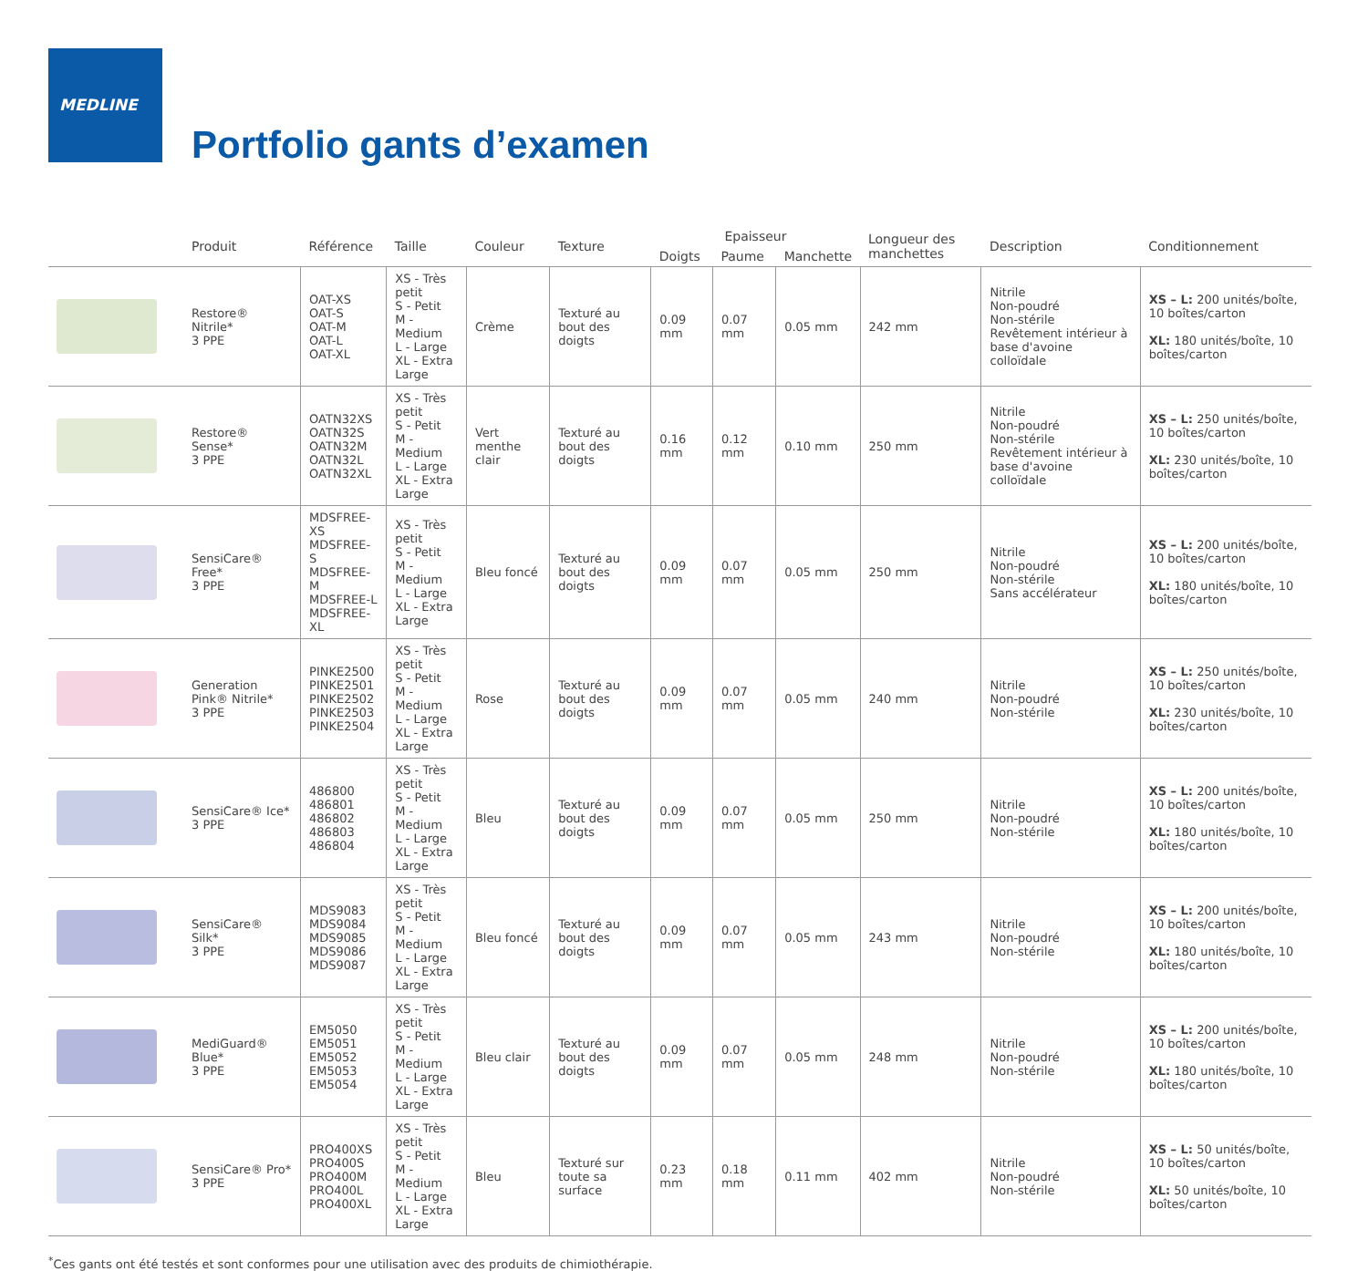MEDLINE
Portfolio gants d’examen
| | Produit | Référence | Taille | Couleur | Texture | Epaisseur | | | Longueur des manchettes | Description | Conditionnement |
| --- | --- | --- | --- | --- | --- | --- | --- | --- | --- | --- | --- |
| | | | | | | Doigts | Paume | Manchette | | | |
| | Restore® Nitrile* 3 PPE | OAT-XS OAT-S OAT-M OAT-L OAT-XL | XS - Très petit S - Petit M - Medium L - Large XL - Extra Large | Crème | Texturé au bout des doigts | 0.09 mm | 0.07 mm | 0.05 mm | 242 mm | Nitrile Non-poudré Non-stérile Revêtement intérieur à base d'avoine colloïdale | XS – L: 200 unités/boîte, 10 boîtes/carton XL: 180 unités/boîte, 10 boîtes/carton |
| | Restore® Sense* 3 PPE | OATN32XS OATN32S OATN32M OATN32L OATN32XL | XS - Très petit S - Petit M - Medium L - Large XL - Extra Large | Vert menthe clair | Texturé au bout des doigts | 0.16 mm | 0.12 mm | 0.10 mm | 250 mm | Nitrile Non-poudré Non-stérile Revêtement intérieur à base d'avoine colloïdale | XS – L: 250 unités/boîte, 10 boîtes/carton XL: 230 unités/boîte, 10 boîtes/carton |
| | SensiCare® Free* 3 PPE | MDSFREE-XS MDSFREE-S MDSFREE-M MDSFREE-L MDSFREE-XL | XS - Très petit S - Petit M - Medium L - Large XL - Extra Large | Bleu foncé | Texturé au bout des doigts | 0.09 mm | 0.07 mm | 0.05 mm | 250 mm | Nitrile Non-poudré Non-stérile Sans accélérateur | XS – L: 200 unités/boîte, 10 boîtes/carton XL: 180 unités/boîte, 10 boîtes/carton |
| | Generation Pink® Nitrile* 3 PPE | PINKE2500 PINKE2501 PINKE2502 PINKE2503 PINKE2504 | XS - Très petit S - Petit M - Medium L - Large XL - Extra Large | Rose | Texturé au bout des doigts | 0.09 mm | 0.07 mm | 0.05 mm | 240 mm | Nitrile Non-poudré Non-stérile | XS – L: 250 unités/boîte, 10 boîtes/carton XL: 230 unités/boîte, 10 boîtes/carton |
| | SensiCare® Ice* 3 PPE | 486800 486801 486802 486803 486804 | XS - Très petit S - Petit M - Medium L - Large XL - Extra Large | Bleu | Texturé au bout des doigts | 0.09 mm | 0.07 mm | 0.05 mm | 250 mm | Nitrile Non-poudré Non-stérile | XS – L: 200 unités/boîte, 10 boîtes/carton XL: 180 unités/boîte, 10 boîtes/carton |
| | SensiCare® Silk* 3 PPE | MDS9083 MDS9084 MDS9085 MDS9086 MDS9087 | XS - Très petit S - Petit M - Medium L - Large XL - Extra Large | Bleu foncé | Texturé au bout des doigts | 0.09 mm | 0.07 mm | 0.05 mm | 243 mm | Nitrile Non-poudré Non-stérile | XS – L: 200 unités/boîte, 10 boîtes/carton XL: 180 unités/boîte, 10 boîtes/carton |
| | MediGuard® Blue* 3 PPE | EM5050 EM5051 EM5052 EM5053 EM5054 | XS - Très petit S - Petit M - Medium L - Large XL - Extra Large | Bleu clair | Texturé au bout des doigts | 0.09 mm | 0.07 mm | 0.05 mm | 248 mm | Nitrile Non-poudré Non-stérile | XS – L: 200 unités/boîte, 10 boîtes/carton XL: 180 unités/boîte, 10 boîtes/carton |
| | SensiCare® Pro* 3 PPE | PRO400XS PRO400S PRO400M PRO400L PRO400XL | XS - Très petit S - Petit M - Medium L - Large XL - Extra Large | Bleu | Texturé sur toute sa surface | 0.23 mm | 0.18 mm | 0.11 mm | 402 mm | Nitrile Non-poudré Non-stérile | XS – L: 50 unités/boîte, 10 boîtes/carton XL: 50 unités/boîte, 10 boîtes/carton |
<sup>*</sup> Ces gants ont été testés et sont conformes pour une utilisation avec des produits de chimiothérapie.